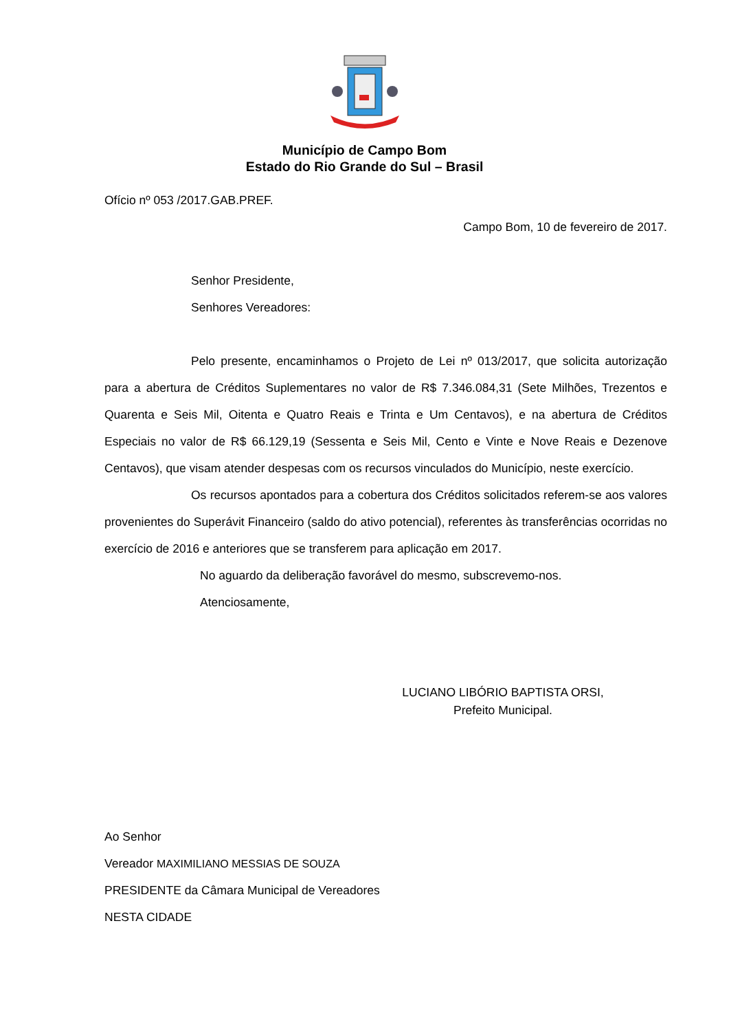Município de Campo Bom
Estado do Rio Grande do Sul – Brasil
Ofício nº 053 /2017.GAB.PREF.
Campo Bom, 10 de fevereiro de 2017.
Senhor Presidente,
Senhores Vereadores:
Pelo presente, encaminhamos o Projeto de Lei nº 013/2017, que solicita autorização para a abertura de Créditos Suplementares no valor de R$ 7.346.084,31 (Sete Milhões, Trezentos e Quarenta e Seis Mil, Oitenta e Quatro Reais e Trinta e Um Centavos), e na abertura de Créditos Especiais no valor de R$ 66.129,19 (Sessenta e Seis Mil, Cento e Vinte e Nove Reais e Dezenove Centavos), que visam atender despesas com os recursos vinculados do Município, neste exercício.
Os recursos apontados para a cobertura dos Créditos solicitados referem-se aos valores provenientes do Superávit Financeiro (saldo do ativo potencial), referentes às transferências ocorridas no exercício de 2016 e anteriores que se transferem para aplicação em 2017.
No aguardo da deliberação favorável do mesmo, subscrevemo-nos.
Atenciosamente,
LUCIANO LIBÓRIO BAPTISTA ORSI,
Prefeito Municipal.
Ao Senhor
Vereador MAXIMILIANO MESSIAS DE SOUZA
PRESIDENTE da Câmara Municipal de Vereadores
NESTA CIDADE